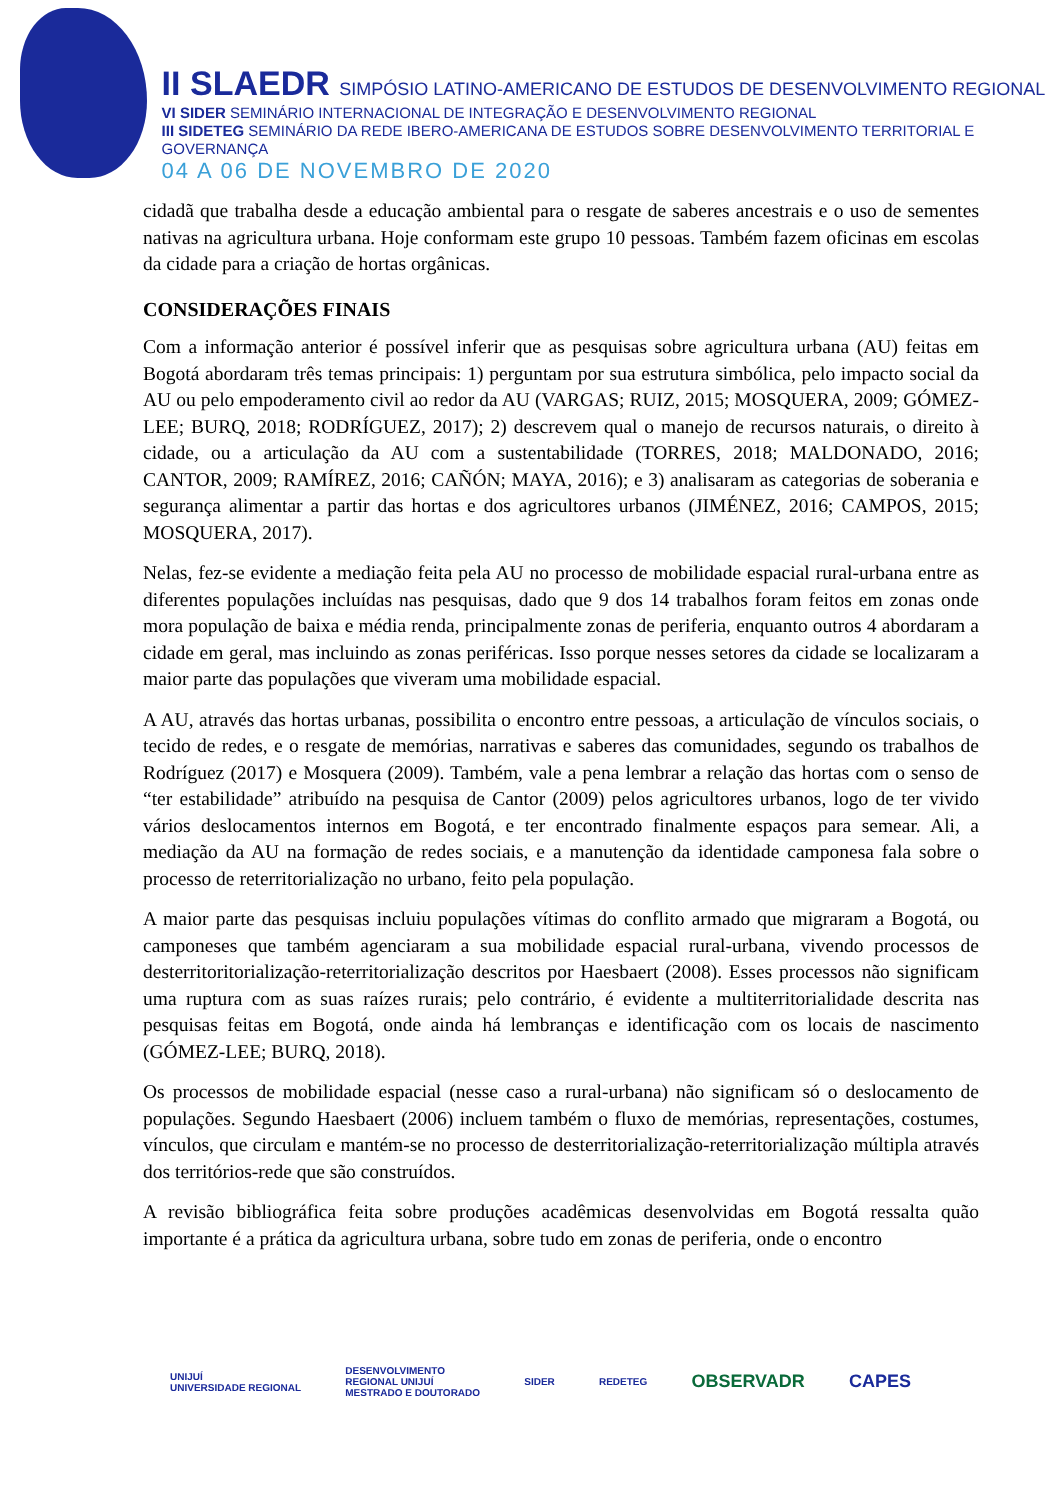II SLAEDR SIMPÓSIO LATINO-AMERICANO DE ESTUDOS DE DESENVOLVIMENTO REGIONAL
VI SIDER SEMINÁRIO INTERNACIONAL DE INTEGRAÇÃO E DESENVOLVIMENTO REGIONAL
III SIDETEG SEMINÁRIO DA REDE IBERO-AMERICANA DE ESTUDOS SOBRE DESENVOLVIMENTO TERRITORIAL E GOVERNANÇA
04 A 06 DE NOVEMBRO DE 2020
cidadã que trabalha desde a educação ambiental para o resgate de saberes ancestrais e o uso de sementes nativas na agricultura urbana. Hoje conformam este grupo 10 pessoas. Também fazem oficinas em escolas da cidade para a criação de hortas orgânicas.
CONSIDERAÇÕES FINAIS
Com a informação anterior é possível inferir que as pesquisas sobre agricultura urbana (AU) feitas em Bogotá abordaram três temas principais: 1) perguntam por sua estrutura simbólica, pelo impacto social da AU ou pelo empoderamento civil ao redor da AU (VARGAS; RUIZ, 2015; MOSQUERA, 2009; GÓMEZ-LEE; BURQ, 2018; RODRÍGUEZ, 2017); 2) descrevem qual o manejo de recursos naturais, o direito à cidade, ou a articulação da AU com a sustentabilidade (TORRES, 2018; MALDONADO, 2016; CANTOR, 2009; RAMÍREZ, 2016; CAÑÓN; MAYA, 2016); e 3) analisaram as categorias de soberania e segurança alimentar a partir das hortas e dos agricultores urbanos (JIMÉNEZ, 2016; CAMPOS, 2015; MOSQUERA, 2017).
Nelas, fez-se evidente a mediação feita pela AU no processo de mobilidade espacial rural-urbana entre as diferentes populações incluídas nas pesquisas, dado que 9 dos 14 trabalhos foram feitos em zonas onde mora população de baixa e média renda, principalmente zonas de periferia, enquanto outros 4 abordaram a cidade em geral, mas incluindo as zonas periféricas. Isso porque nesses setores da cidade se localizaram a maior parte das populações que viveram uma mobilidade espacial.
A AU, através das hortas urbanas, possibilita o encontro entre pessoas, a articulação de vínculos sociais, o tecido de redes, e o resgate de memórias, narrativas e saberes das comunidades, segundo os trabalhos de Rodríguez (2017) e Mosquera (2009). Também, vale a pena lembrar a relação das hortas com o senso de “ter estabilidade” atribuído na pesquisa de Cantor (2009) pelos agricultores urbanos, logo de ter vivido vários deslocamentos internos em Bogotá, e ter encontrado finalmente espaços para semear. Ali, a mediação da AU na formação de redes sociais, e a manutenção da identidade camponesa fala sobre o processo de reterritorialização no urbano, feito pela população.
A maior parte das pesquisas incluiu populações vítimas do conflito armado que migraram a Bogotá, ou camponeses que também agenciaram a sua mobilidade espacial rural-urbana, vivendo processos de desterritoritorialização-reterritorialização descritos por Haesbaert (2008). Esses processos não significam uma ruptura com as suas raízes rurais; pelo contrário, é evidente a multiterritorialidade descrita nas pesquisas feitas em Bogotá, onde ainda há lembranças e identificação com os locais de nascimento (GÓMEZ-LEE; BURQ, 2018).
Os processos de mobilidade espacial (nesse caso a rural-urbana) não significam só o deslocamento de populações. Segundo Haesbaert (2006) incluem também o fluxo de memórias, representações, costumes, vínculos, que circulam e mantém-se no processo de desterritorialização-reterritorialização múltipla através dos territórios-rede que são construídos.
A revisão bibliográfica feita sobre produções acadêmicas desenvolvidas em Bogotá ressalta quão importante é a prática da agricultura urbana, sobre tudo em zonas de periferia, onde o encontro
UNIJUÍ
UNIVERSIDADE REGIONAL
DESENVOLVIMENTO
REGIONAL UNIJUÍ
MESTRADO E DOUTORADO
SIDER REDETEG
OBSERVADR CAPES